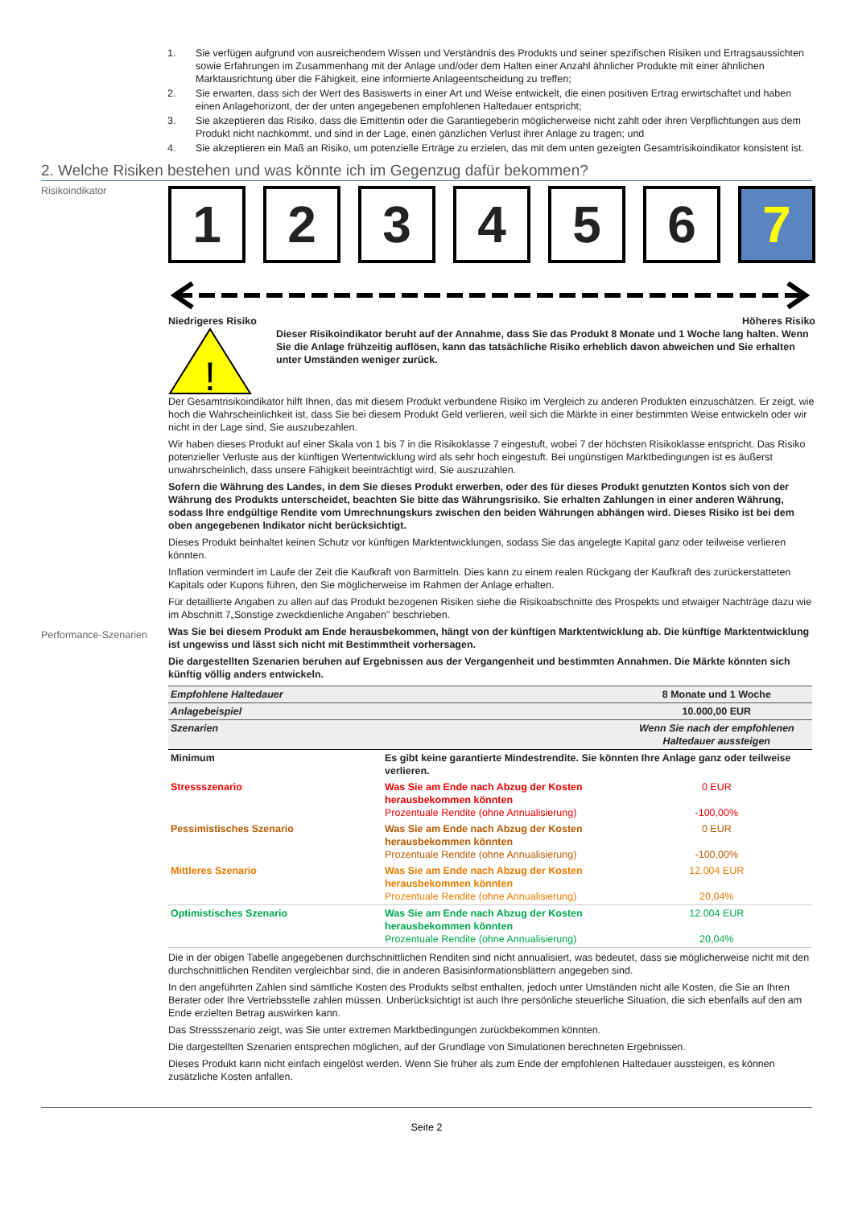1. Sie verfügen aufgrund von ausreichendem Wissen und Verständnis des Produkts und seiner spezifischen Risiken und Ertragsaussichten sowie Erfahrungen im Zusammenhang mit der Anlage und/oder dem Halten einer Anzahl ähnlicher Produkte mit einer ähnlichen Marktausrichtung über die Fähigkeit, eine informierte Anlageentscheidung zu treffen;
2. Sie erwarten, dass sich der Wert des Basiswerts in einer Art und Weise entwickelt, die einen positiven Ertrag erwirtschaftet und haben einen Anlagehorizont, der der unten angegebenen empfohlenen Haltedauer entspricht;
3. Sie akzeptieren das Risiko, dass die Emittentin oder die Garantiegeberin möglicherweise nicht zahlt oder ihren Verpflichtungen aus dem Produkt nicht nachkommt, und sind in der Lage, einen gänzlichen Verlust ihrer Anlage zu tragen; und
4. Sie akzeptieren ein Maß an Risiko, um potenzielle Erträge zu erzielen, das mit dem unten gezeigten Gesamtrisikoindikator konsistent ist.
2. Welche Risiken bestehen und was könnte ich im Gegenzug dafür bekommen?
Risikoindikator
1 2 3 4 5 6 7
Niedrigeres Risiko Höheres Risiko
!
Dieser Risikoindikator beruht auf der Annahme, dass Sie das Produkt 8 Monate und 1 Woche lang halten. Wenn Sie die Anlage frühzeitig auflösen, kann das tatsächliche Risiko erheblich davon abweichen und Sie erhalten unter Umständen weniger zurück.
Der Gesamtrisikoindikator hilft Ihnen, das mit diesem Produkt verbundene Risiko im Vergleich zu anderen Produkten einzuschätzen. Er zeigt, wie hoch die Wahrscheinlichkeit ist, dass Sie bei diesem Produkt Geld verlieren, weil sich die Märkte in einer bestimmten Weise entwickeln oder wir nicht in der Lage sind, Sie auszubezahlen.
Wir haben dieses Produkt auf einer Skala von 1 bis 7 in die Risikoklasse 7 eingestuft, wobei 7 der höchsten Risikoklasse entspricht. Das Risiko potenzieller Verluste aus der künftigen Wertentwicklung wird als sehr hoch eingestuft. Bei ungünstigen Marktbedingungen ist es äußerst unwahrscheinlich, dass unsere Fähigkeit beeinträchtigt wird, Sie auszuzahlen.
Sofern die Währung des Landes, in dem Sie dieses Produkt erwerben, oder des für dieses Produkt genutzten Kontos sich von der Währung des Produkts unterscheidet, beachten Sie bitte das Währungsrisiko. Sie erhalten Zahlungen in einer anderen Währung, sodass Ihre endgültige Rendite vom Umrechnungskurs zwischen den beiden Währungen abhängen wird. Dieses Risiko ist bei dem oben angegebenen Indikator nicht berücksichtigt.
Dieses Produkt beinhaltet keinen Schutz vor künftigen Marktentwicklungen, sodass Sie das angelegte Kapital ganz oder teilweise verlieren könnten.
Inflation vermindert im Laufe der Zeit die Kaufkraft von Barmitteln. Dies kann zu einem realen Rückgang der Kaufkraft des zurückerstatteten Kapitals oder Kupons führen, den Sie möglicherweise im Rahmen der Anlage erhalten.
Für detaillierte Angaben zu allen auf das Produkt bezogenen Risiken siehe die Risikoabschnitte des Prospekts und etwaiger Nachträge dazu wie im Abschnitt 7„Sonstige zweckdienliche Angaben” beschrieben.
Performance-Szenarien
Was Sie bei diesem Produkt am Ende herausbekommen, hängt von der künftigen Marktentwicklung ab. Die künftige Marktentwicklung ist ungewiss und lässt sich nicht mit Bestimmtheit vorhersagen.
Die dargestellten Szenarien beruhen auf Ergebnissen aus der Vergangenheit und bestimmten Annahmen. Die Märkte könnten sich künftig völlig anders entwickeln.
| Empfohlene Haltedauer | | 8 Monate und 1 Woche |
| Anlagebeispiel | | 10.000,00 EUR |
| Szenarien | | Wenn Sie nach der empfohlenen Haltedauer aussteigen |
| Minimum | Es gibt keine garantierte Mindestrendite. Sie könnten Ihre Anlage ganz oder teilweise verlieren. | |
| Stressszenario | Was Sie am Ende nach Abzug der Kosten herausbekommen könnten Prozentuale Rendite (ohne Annualisierung) | 0 EUR -100,00% |
| Pessimistisches Szenario | Was Sie am Ende nach Abzug der Kosten herausbekommen könnten Prozentuale Rendite (ohne Annualisierung) | 0 EUR -100,00% |
| Mittleres Szenario | Was Sie am Ende nach Abzug der Kosten herausbekommen könnten Prozentuale Rendite (ohne Annualisierung) | 12.004 EUR 20,04% |
| Optimistisches Szenario | Was Sie am Ende nach Abzug der Kosten herausbekommen könnten Prozentuale Rendite (ohne Annualisierung) | 12.004 EUR 20,04% |
Die in der obigen Tabelle angegebenen durchschnittlichen Renditen sind nicht annualisiert, was bedeutet, dass sie möglicherweise nicht mit den durchschnittlichen Renditen vergleichbar sind, die in anderen Basisinformationsblättern angegeben sind.
In den angeführten Zahlen sind sämtliche Kosten des Produkts selbst enthalten, jedoch unter Umständen nicht alle Kosten, die Sie an Ihren Berater oder Ihre Vertriebsstelle zahlen müssen. Unberücksichtigt ist auch Ihre persönliche steuerliche Situation, die sich ebenfalls auf den am Ende erzielten Betrag auswirken kann.
Das Stressszenario zeigt, was Sie unter extremen Marktbedingungen zurückbekommen könnten.
Die dargestellten Szenarien entsprechen möglichen, auf der Grundlage von Simulationen berechneten Ergebnissen.
Dieses Produkt kann nicht einfach eingelöst werden. Wenn Sie früher als zum Ende der empfohlenen Haltedauer aussteigen, es können zusätzliche Kosten anfallen.
Seite 2